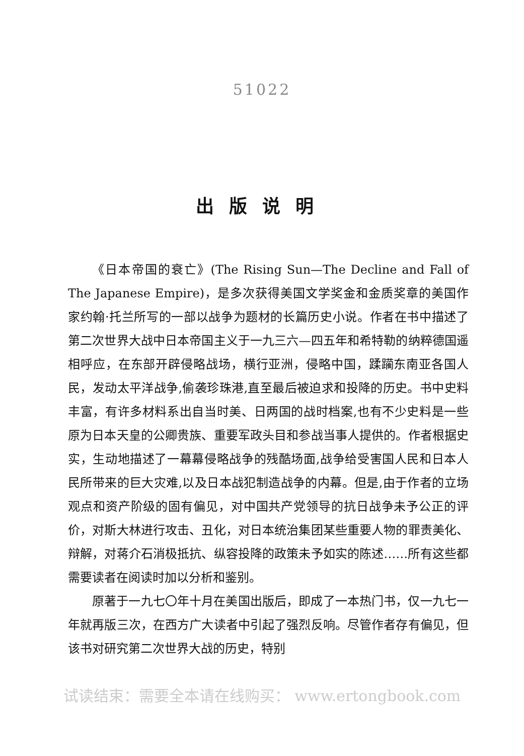51022
出版说明
《日本帝国的衰亡》(The Rising Sun—The Decline and Fall of The Japanese Empire)，是多次获得美国文学奖金和金质奖章的美国作家约翰·托兰所写的一部以战争为题材的长篇历史小说。作者在书中描述了第二次世界大战中日本帝国主义于一九三六—四五年和希特勒的纳粹德国遥相呼应，在东部开辟侵略战场，横行亚洲，侵略中国，蹂躏东南亚各国人民，发动太平洋战争,偷袭珍珠港,直至最后被迫求和投降的历史。书中史料丰富，有许多材料系出自当时美、日两国的战时档案,也有不少史料是一些原为日本天皇的公卿贵族、重要军政头目和参战当事人提供的。作者根据史实，生动地描述了一幕幕侵略战争的残酷场面,战争给受害国人民和日本人民所带来的巨大灾难,以及日本战犯制造战争的内幕。但是,由于作者的立场观点和资产阶级的固有偏见，对中国共产党领导的抗日战争未予公正的评价，对斯大林进行攻击、丑化，对日本统治集团某些重要人物的罪责美化、辩解，对蒋介石消极抵抗、纵容投降的政策未予如实的陈述……所有这些都需要读者在阅读时加以分析和鉴别。
原著于一九七〇年十月在美国出版后，即成了一本热门书，仅一九七一年就再版三次，在西方广大读者中引起了强烈反响。尽管作者存有偏见，但该书对研究第二次世界大战的历史，特别
试读结束：需要全本请在线购买： www.ertongbook.com